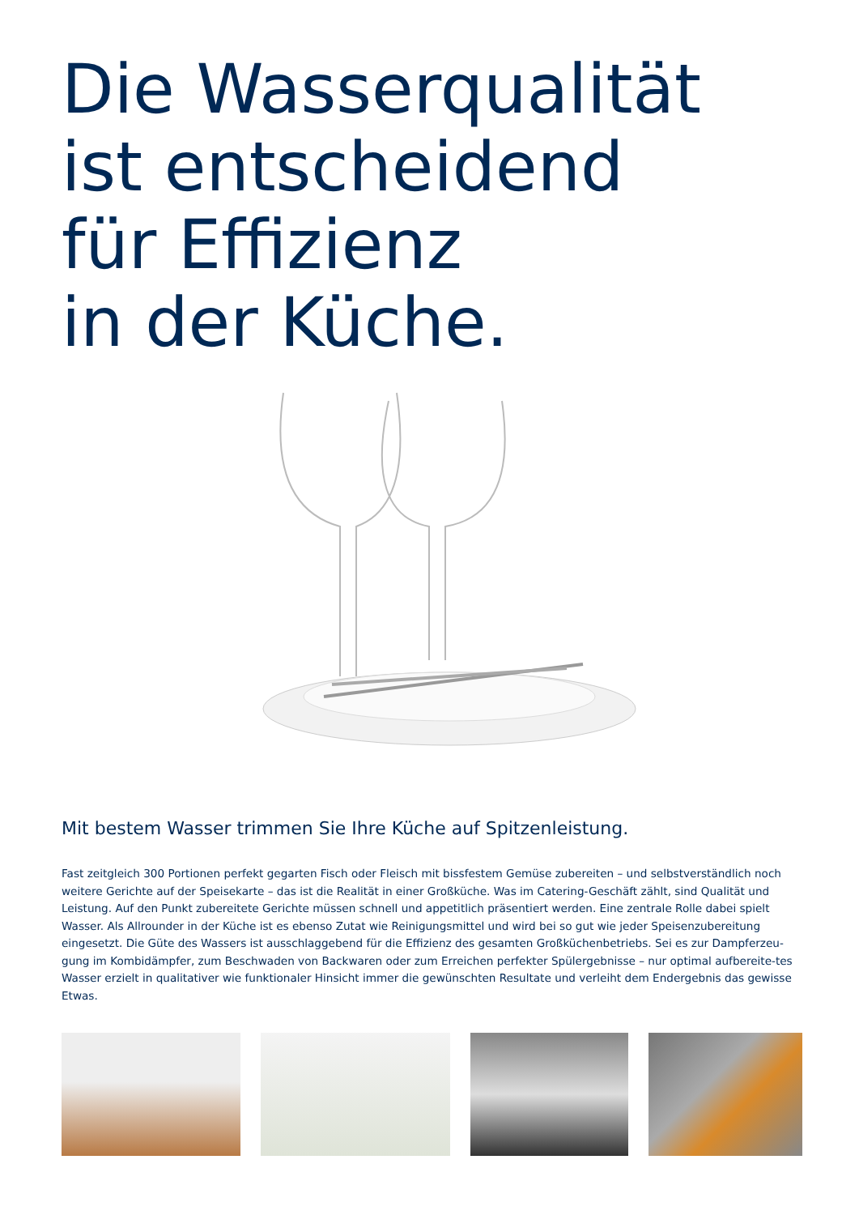Die Wasserqualität
ist entscheidend
für Effizienz
in der Küche.
Mit bestem Wasser trimmen Sie Ihre Küche auf Spitzenleistung.
Fast zeitgleich 300 Portionen perfekt gegarten Fisch oder Fleisch mit bissfestem Gemüse zubereiten – und selbstverständlich noch weitere Gerichte auf der Speisekarte – das ist die Realität in einer Großküche. Was im Catering-Geschäft zählt, sind Qualität und Leistung. Auf den Punkt zubereitete Gerichte müssen schnell und appetitlich präsentiert werden. Eine zentrale Rolle dabei spielt Wasser. Als Allrounder in der Küche ist es ebenso Zutat wie Reinigungsmittel und wird bei so gut wie jeder Speisenzubereitung eingesetzt. Die Güte des Wassers ist ausschlaggebend für die Effizienz des gesamten Großküchenbetriebs. Sei es zur Dampferzeu-gung im Kombidämpfer, zum Beschwaden von Backwaren oder zum Erreichen perfekter Spülergebnisse – nur optimal aufbereite-tes Wasser erzielt in qualitativer wie funktionaler Hinsicht immer die gewünschten Resultate und verleiht dem Endergebnis das gewisse Etwas.